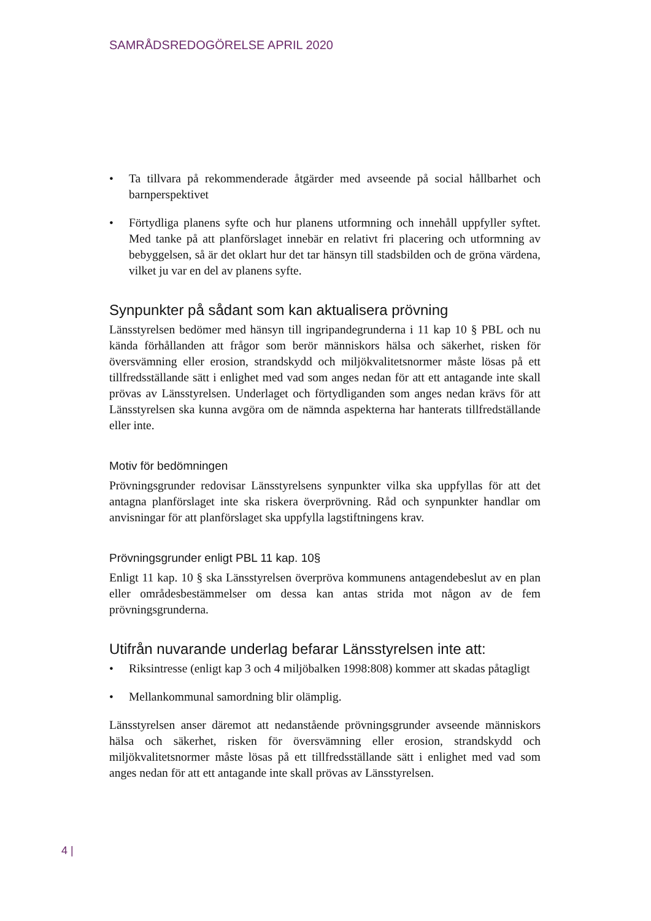SAMRÅDSREDOGÖRELSE APRIL 2020
• Ta tillvara på rekommenderade åtgärder med avseende på social hållbarhet och barnperspektivet
• Förtydliga planens syfte och hur planens utformning och innehåll uppfyller syftet. Med tanke på att planförslaget innebär en relativt fri placering och utformning av bebyggelsen, så är det oklart hur det tar hänsyn till stadsbilden och de gröna värdena, vilket ju var en del av planens syfte.
Synpunkter på sådant som kan aktualisera prövning
Länsstyrelsen bedömer med hänsyn till ingripandegrunderna i 11 kap 10 § PBL och nu kända förhållanden att frågor som berör människors hälsa och säkerhet, risken för översvämning eller erosion, strandskydd och miljökvalitetsnormer måste lösas på ett tillfredsställande sätt i enlighet med vad som anges nedan för att ett antagande inte skall prövas av Länsstyrelsen. Underlaget och förtydliganden som anges nedan krävs för att Länsstyrelsen ska kunna avgöra om de nämnda aspekterna har hanterats tillfredställande eller inte.
Motiv för bedömningen
Prövningsgrunder redovisar Länsstyrelsens synpunkter vilka ska uppfyllas för att det antagna planförslaget inte ska riskera överprövning. Råd och synpunkter handlar om anvisningar för att planförslaget ska uppfylla lagstiftningens krav.
Prövningsgrunder enligt PBL 11 kap. 10§
Enligt 11 kap. 10 § ska Länsstyrelsen överpröva kommunens antagendebeslut av en plan eller områdesbestämmelser om dessa kan antas strida mot någon av de fem prövningsgrunderna.
Utifrån nuvarande underlag befarar Länsstyrelsen inte att:
• Riksintresse (enligt kap 3 och 4 miljöbalken 1998:808) kommer att skadas påtagligt
• Mellankommunal samordning blir olämplig.
Länsstyrelsen anser däremot att nedanstående prövningsgrunder avseende människors hälsa och säkerhet, risken för översvämning eller erosion, strandskydd och miljökvalitetsnormer måste lösas på ett tillfredsställande sätt i enlighet med vad som anges nedan för att ett antagande inte skall prövas av Länsstyrelsen.
4 |